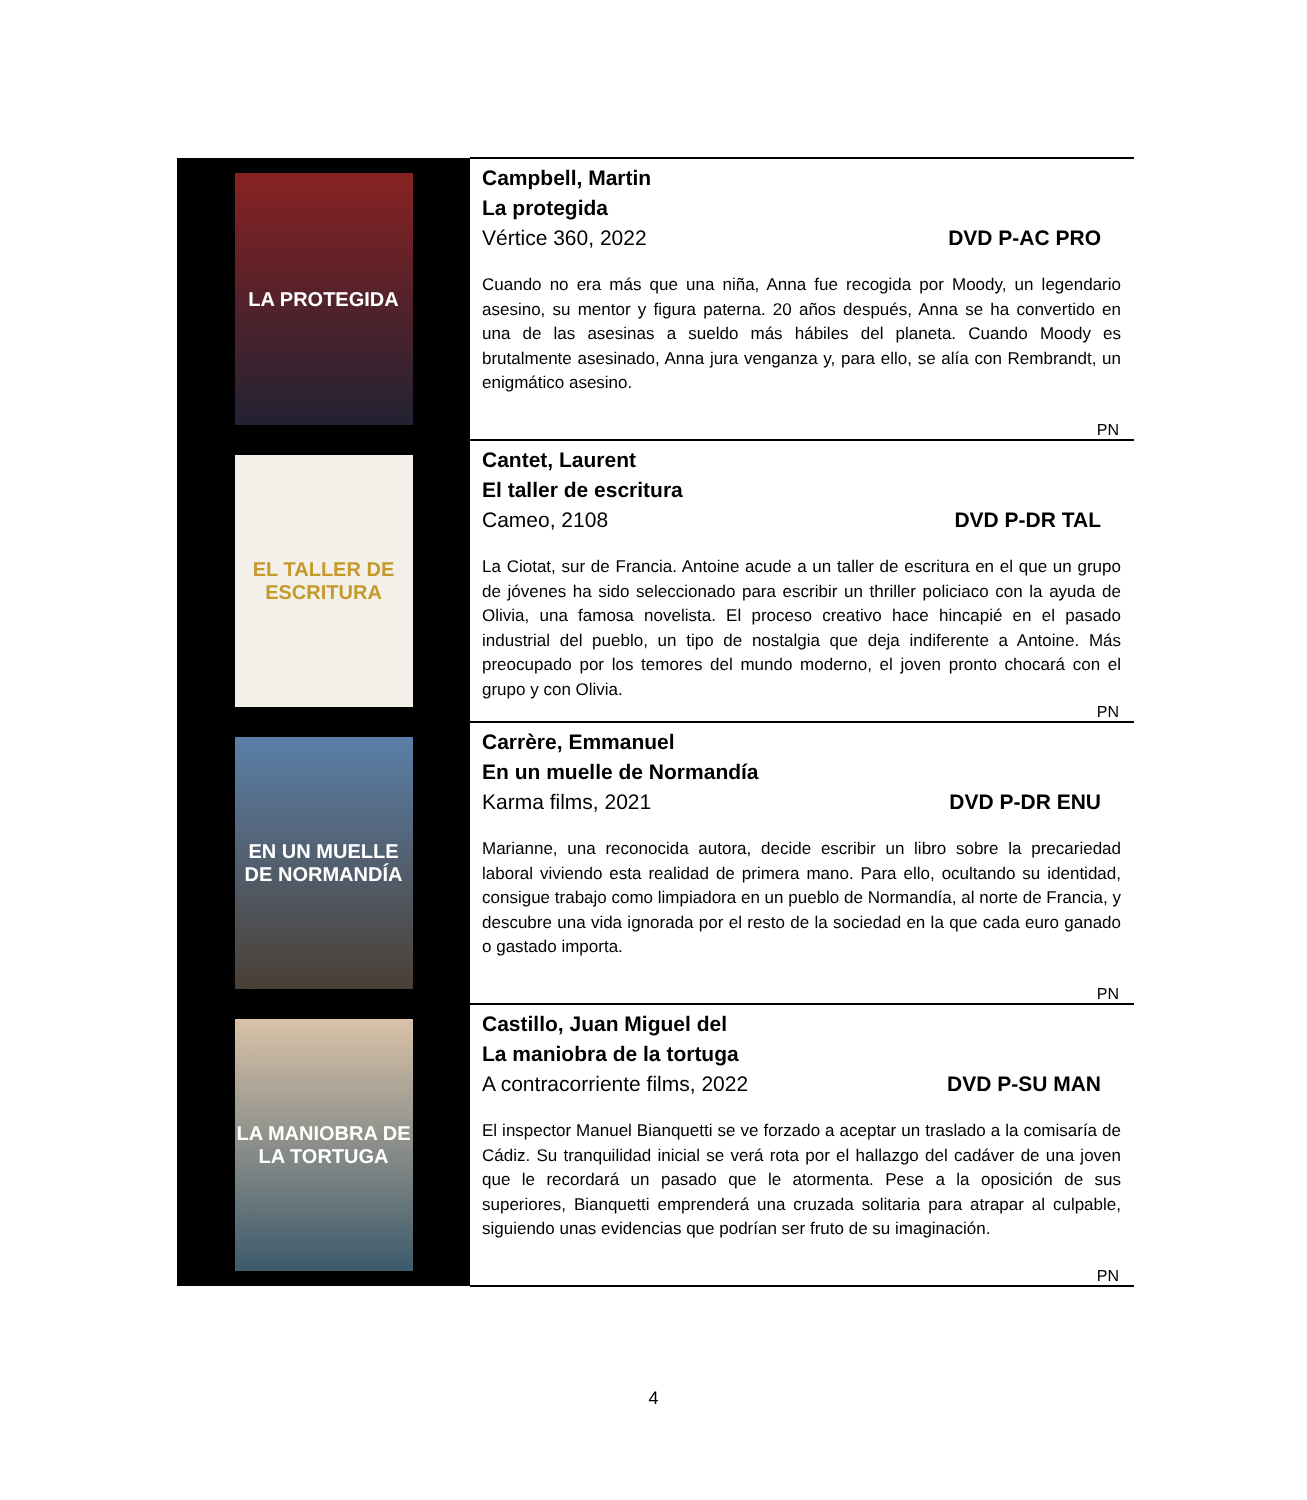| LA PROTEGIDA | Campbell, Martin La protegida Vértice 360, 2022 DVD P-AC PRO Cuando no era más que una niña, Anna fue recogida por Moody, un legendario asesino, su mentor y figura paterna. 20 años después, Anna se ha convertido en una de las asesinas a sueldo más hábiles del planeta. Cuando Moody es brutalmente asesinado, Anna jura venganza y, para ello, se alía con Rembrandt, un enigmático asesino. PN |
| EL TALLER DE ESCRITURA | Cantet, Laurent El taller de escritura Cameo, 2108 DVD P-DR TAL La Ciotat, sur de Francia. Antoine acude a un taller de escritura en el que un grupo de jóvenes ha sido seleccionado para escribir un thriller policiaco con la ayuda de Olivia, una famosa novelista. El proceso creativo hace hincapié en el pasado industrial del pueblo, un tipo de nostalgia que deja indiferente a Antoine. Más preocupado por los temores del mundo moderno, el joven pronto chocará con el grupo y con Olivia. PN |
| EN UN MUELLE DE NORMANDÍA | Carrère, Emmanuel En un muelle de Normandía Karma films, 2021 DVD P-DR ENU Marianne, una reconocida autora, decide escribir un libro sobre la precariedad laboral viviendo esta realidad de primera mano. Para ello, ocultando su identidad, consigue trabajo como limpiadora en un pueblo de Normandía, al norte de Francia, y descubre una vida ignorada por el resto de la sociedad en la que cada euro ganado o gastado importa. PN |
| LA MANIOBRA DE LA TORTUGA | Castillo, Juan Miguel del La maniobra de la tortuga A contracorriente films, 2022 DVD P-SU MAN El inspector Manuel Bianquetti se ve forzado a aceptar un traslado a la comisaría de Cádiz. Su tranquilidad inicial se verá rota por el hallazgo del cadáver de una joven que le recordará un pasado que le atormenta. Pese a la oposición de sus superiores, Bianquetti emprenderá una cruzada solitaria para atrapar al culpable, siguiendo unas evidencias que podrían ser fruto de su imaginación. PN |
4